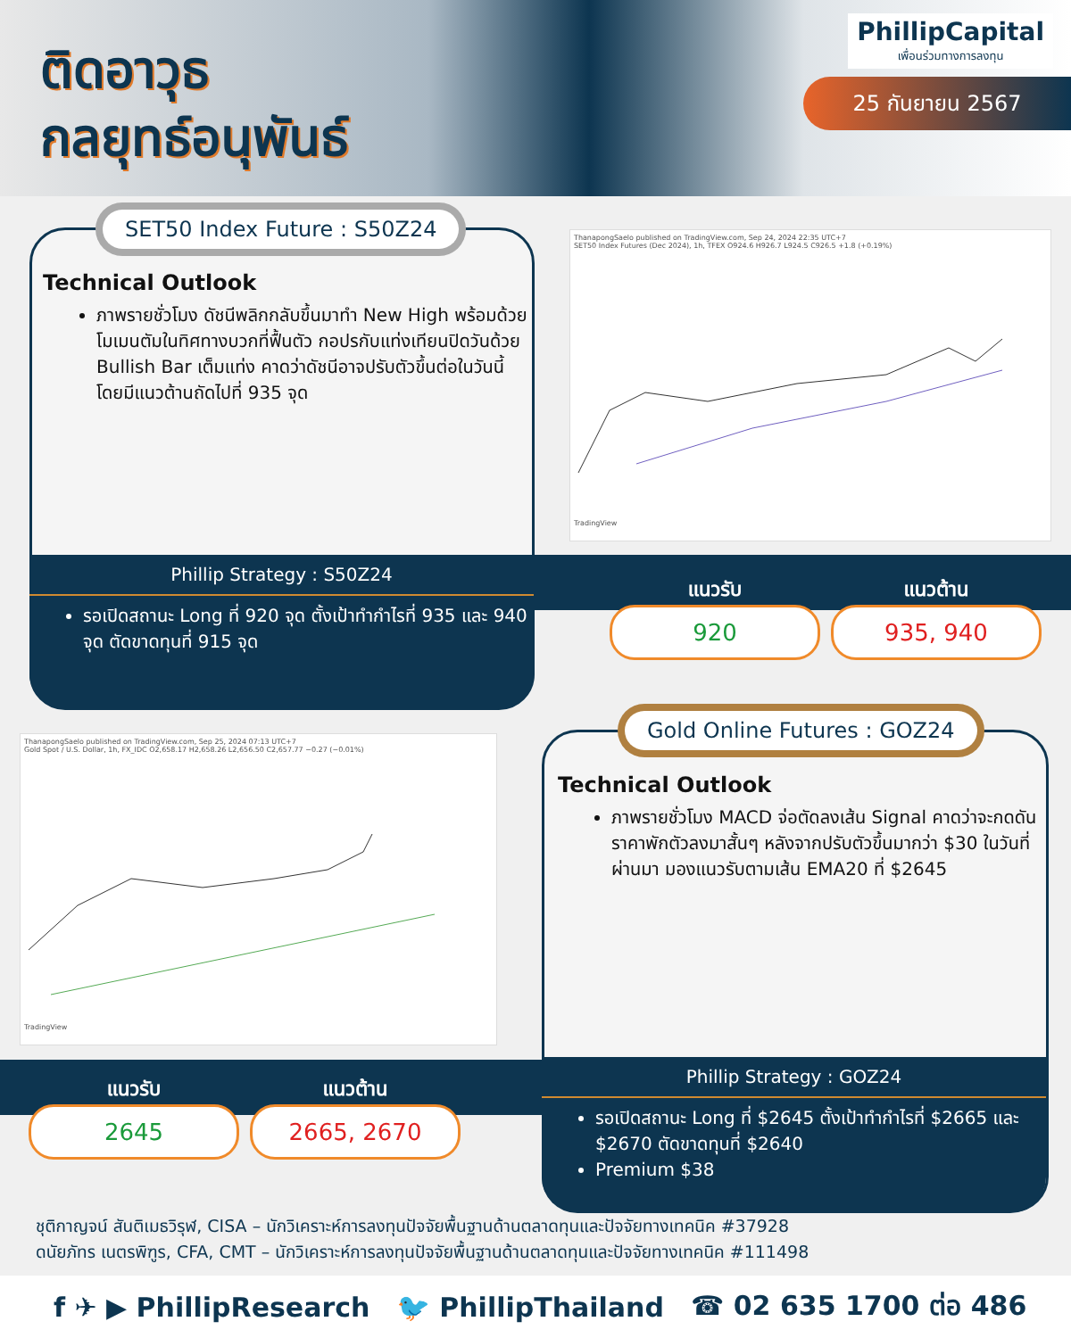ติดอาวุธ
กลยุทธ์อนุพันธ์
PhillipCapital
เพื่อนร่วมทางการลงทุน
25 กันยายน 2567
Technical Outlook
ภาพรายชั่วโมง ดัชนีพลิกกลับขึ้นมาทำ New High พร้อมด้วยโมเมนตัมในทิศทางบวกที่ฟื้นตัว กอปรกับแท่งเทียนปิดวันด้วย Bullish Bar เต็มแท่ง คาดว่าดัชนีอาจปรับตัวขึ้นต่อในวันนี้ โดยมีแนวต้านถัดไปที่ 935 จุด
SET50 Index Future : S50Z24
Phillip Strategy : S50Z24
รอเปิดสถานะ Long ที่ 920 จุด ตั้งเป้าทำกำไรที่ 935 และ 940 จุด ตัดขาดทุนที่ 915 จุด
ThanapongSaelo published on TradingView.com, Sep 24, 2024 22:35 UTC+7
SET50 Index Futures (Dec 2024), 1h, TFEX O924.6 H926.7 L924.5 C926.5 +1.8 (+0.19%) TradingView
แนวรับ
920
แนวต้าน
935, 940
ThanapongSaelo published on TradingView.com, Sep 25, 2024 07:13 UTC+7
Gold Spot / U.S. Dollar, 1h, FX_IDC O2,658.17 H2,658.26 L2,656.50 C2,657.77 −0.27 (−0.01%) TradingView
แนวรับ
2645
แนวต้าน
2665, 2670
Technical Outlook
ภาพรายชั่วโมง MACD จ่อตัดลงเส้น Signal คาดว่าจะกดดันราคาพักตัวลงมาสั้นๆ หลังจากปรับตัวขึ้นมากว่า $30 ในวันที่ผ่านมา มองแนวรับตามเส้น EMA20 ที่ $2645
Gold Online Futures : GOZ24
Phillip Strategy : GOZ24
รอเปิดสถานะ Long ที่ $2645 ตั้งเป้าทำกำไรที่ $2665 และ $2670 ตัดขาดทุนที่ $2640
Premium $38
ชุติกาญจน์ สันติเมธวิรุฬ, CISA – นักวิเคราะห์การลงทุนปัจจัยพื้นฐานด้านตลาดทุนและปัจจัยทางเทคนิค #37928
ดนัยภัทร เนตรพิฑูร, CFA, CMT – นักวิเคราะห์การลงทุนปัจจัยพื้นฐานด้านตลาดทุนและปัจจัยทางเทคนิค #111498
f ✈ ▶ PhillipResearch 🐦 PhillipThailand ☎ 02 635 1700 ต่อ 486